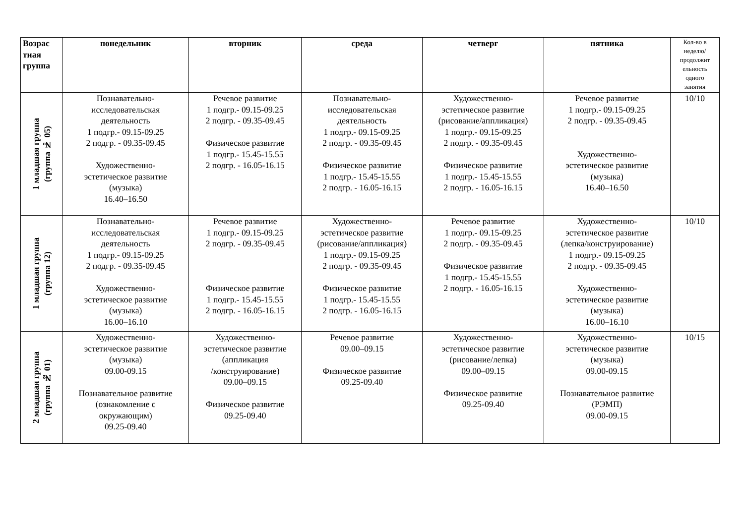| Возрас тная группа | понедельник | вторник | среда | четверг | пятника | Кол-во в неделю/ продолжит ельность одного занятия |
| --- | --- | --- | --- | --- | --- | --- |
| 1 младшая группа (группа № 05) | Познавательно- исследовательская деятельность 1 подгр.- 09.15-09.25 2 подгр. - 09.35-09.45 Художественно- эстетическое развитие (музыка) 16.40–16.50 | Речевое развитие 1 подгр.- 09.15-09.25 2 подгр. - 09.35-09.45 Физическое развитие 1 подгр.- 15.45-15.55 2 подгр. - 16.05-16.15 | Познавательно- исследовательская деятельность 1 подгр.- 09.15-09.25 2 подгр. - 09.35-09.45 Физическое развитие 1 подгр.- 15.45-15.55 2 подгр. - 16.05-16.15 | Художественно- эстетическое развитие (рисование/аппликация) 1 подгр.- 09.15-09.25 2 подгр. - 09.35-09.45 Физическое развитие 1 подгр.- 15.45-15.55 2 подгр. - 16.05-16.15 | Речевое развитие 1 подгр.- 09.15-09.25 2 подгр. - 09.35-09.45 Художественно- эстетическое развитие (музыка) 16.40–16.50 | 10/10 |
| 1 младшая группа (группа 12) | Познавательно- исследовательская деятельность 1 подгр.- 09.15-09.25 2 подгр. - 09.35-09.45 Художественно- эстетическое развитие (музыка) 16.00–16.10 | Речевое развитие 1 подгр.- 09.15-09.25 2 подгр. - 09.35-09.45 Физическое развитие 1 подгр.- 15.45-15.55 2 подгр. - 16.05-16.15 | Художественно- эстетическое развитие (рисование/аппликация) 1 подгр.- 09.15-09.25 2 подгр. - 09.35-09.45 Физическое развитие 1 подгр.- 15.45-15.55 2 подгр. - 16.05-16.15 | Речевое развитие 1 подгр.- 09.15-09.25 2 подгр. - 09.35-09.45 Физическое развитие 1 подгр.- 15.45-15.55 2 подгр. - 16.05-16.15 | Художественно- эстетическое развитие (лепка/конструирование) 1 подгр.- 09.15-09.25 2 подгр. - 09.35-09.45 Художественно- эстетическое развитие (музыка) 16.00–16.10 | 10/10 |
| 2 младшая группа (группа № 01) | Художественно- эстетическое развитие (музыка) 09.00-09.15 Познавательное развитие (ознакомление с окружающим) 09.25-09.40 | Художественно- эстетическое развитие (аппликация /конструирование) 09.00–09.15 Физическое развитие 09.25-09.40 | Речевое развитие 09.00–09.15 Физическое развитие 09.25-09.40 | Художественно- эстетическое развитие (рисование/лепка) 09.00–09.15 Физическое развитие 09.25-09.40 | Художественно- эстетическое развитие (музыка) 09.00-09.15 Познавательное развитие (РЭМП) 09.00-09.15 | 10/15 |